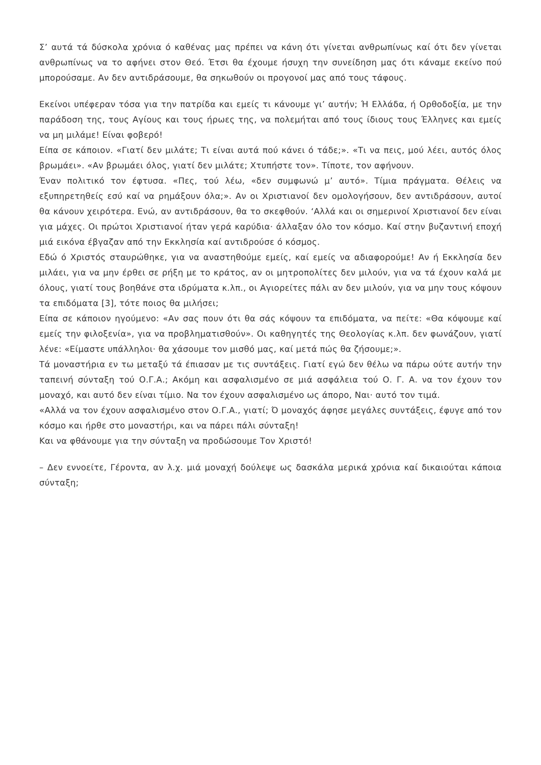Σ’ αυτά τά δύσκολα χρόνια ό καθένας μας πρέπει να κάνη ότι γίνεται ανθρωπίνως καί ότι δεν γίνεται ανθρωπίνως να το αφήνει στον Θεό. Έτσι θα έχουμε ήσυχη την συνείδηση μας ότι κάναμε εκείνο πού μπορούσαμε. Αν δεν αντιδράσουμε, θα σηκωθούν οι προγονοί μας από τους τάφους.
Εκείνοι υπέφεραν τόσα για την πατρίδα και εμείς τι κάνουμε γι’ αυτήν; Ή Ελλάδα, ή Ορθοδοξία, με την παράδοση της, τους Αγίους και τους ήρωες της, να πολεμήται από τους ίδιους τους Έλληνες και εμείς να μη μιλάμε! Είναι φοβερό!
Είπα σε κάποιον. «Γιατί δεν μιλάτε; Τι είναι αυτά πού κάνει ό τάδε;». «Τι να πεις, μού λέει, αυτός όλος βρωμάει». «Αν βρωμάει όλος, γιατί δεν μιλάτε; Χτυπήστε τον». Τίποτε, τον αφήνουν.
Έναν πολιτικό τον έφτυσα. «Πες, τού λέω, «δεν συμφωνώ μ’ αυτό». Τίμια πράγματα. Θέλεις να εξυπηρετηθείς εσύ καί να ρημάξουν όλα;». Αν οι Χριστιανοί δεν ομολογήσουν, δεν αντιδράσουν, αυτοί θα κάνουν χειρότερα. Ενώ, αν αντιδράσουν, θα το σκεφθούν. ‘Αλλά και οι σημερινοί Χριστιανοί δεν είναι για μάχες. Οι πρώτοι Χριστιανοί ήταν γερά καρύδια· άλλαξαν όλο τον κόσμο. Καί στην βυζαντινή εποχή μιά εικόνα έβγαζαν από την Εκκλησία καί αντιδρούσε ό κόσμος.
Εδώ ό Χριστός σταυρώθηκε, για να αναστηθούμε εμείς, καί εμείς να αδιαφορούμε! Αν ή Εκκλησία δεν μιλάει, για να μην έρθει σε ρήξη με το κράτος, αν οι μητροπολίτες δεν μιλούν, για να τά έχουν καλά με όλους, γιατί τους βοηθάνε στα ιδρύματα κ.λπ., οι Αγιορείτες πάλι αν δεν μιλούν, για να μην τους κόψουν τα επιδόματα [3], τότε ποιος θα μιλήσει;
Είπα σε κάποιον ηγούμενο: «Αν σας πουν ότι θα σάς κόψουν τα επιδόματα, να πείτε: «Θα κόψουμε καί εμείς την φιλοξενία», για να προβληματισθούν». Οι καθηγητές της Θεολογίας κ.λπ. δεν φωνάζουν, γιατί λένε: «Είμαστε υπάλληλοι· θα χάσουμε τον μισθό μας, καί μετά πώς θα ζήσουμε;».
Τά μοναστήρια εν τω μεταξύ τά έπιασαν με τις συντάξεις. Γιατί εγώ δεν θέλω να πάρω ούτε αυτήν την ταπεινή σύνταξη τού Ο.Γ.Α.; Ακόμη και ασφαλισμένο σε μιά ασφάλεια τού Ο. Γ. Α. να τον έχουν τον μοναχό, και αυτό δεν είναι τίμιο. Να τον έχουν ασφαλισμένο ως άπορο, Ναι· αυτό τον τιμά.
«Αλλά να τον έχουν ασφαλισμένο στον Ο.Γ.Α., γιατί; Ό μοναχός άφησε μεγάλες συντάξεις, έφυγε από τον κόσμο και ήρθε στο μοναστήρι, και να πάρει πάλι σύνταξη!
Και να φθάνουμε για την σύνταξη να προδώσουμε Τον Χριστό!
– Δεν εννοείτε, Γέροντα, αν λ.χ. μιά μοναχή δούλεψε ως δασκάλα μερικά χρόνια καί δικαιούται κάποια σύνταξη;